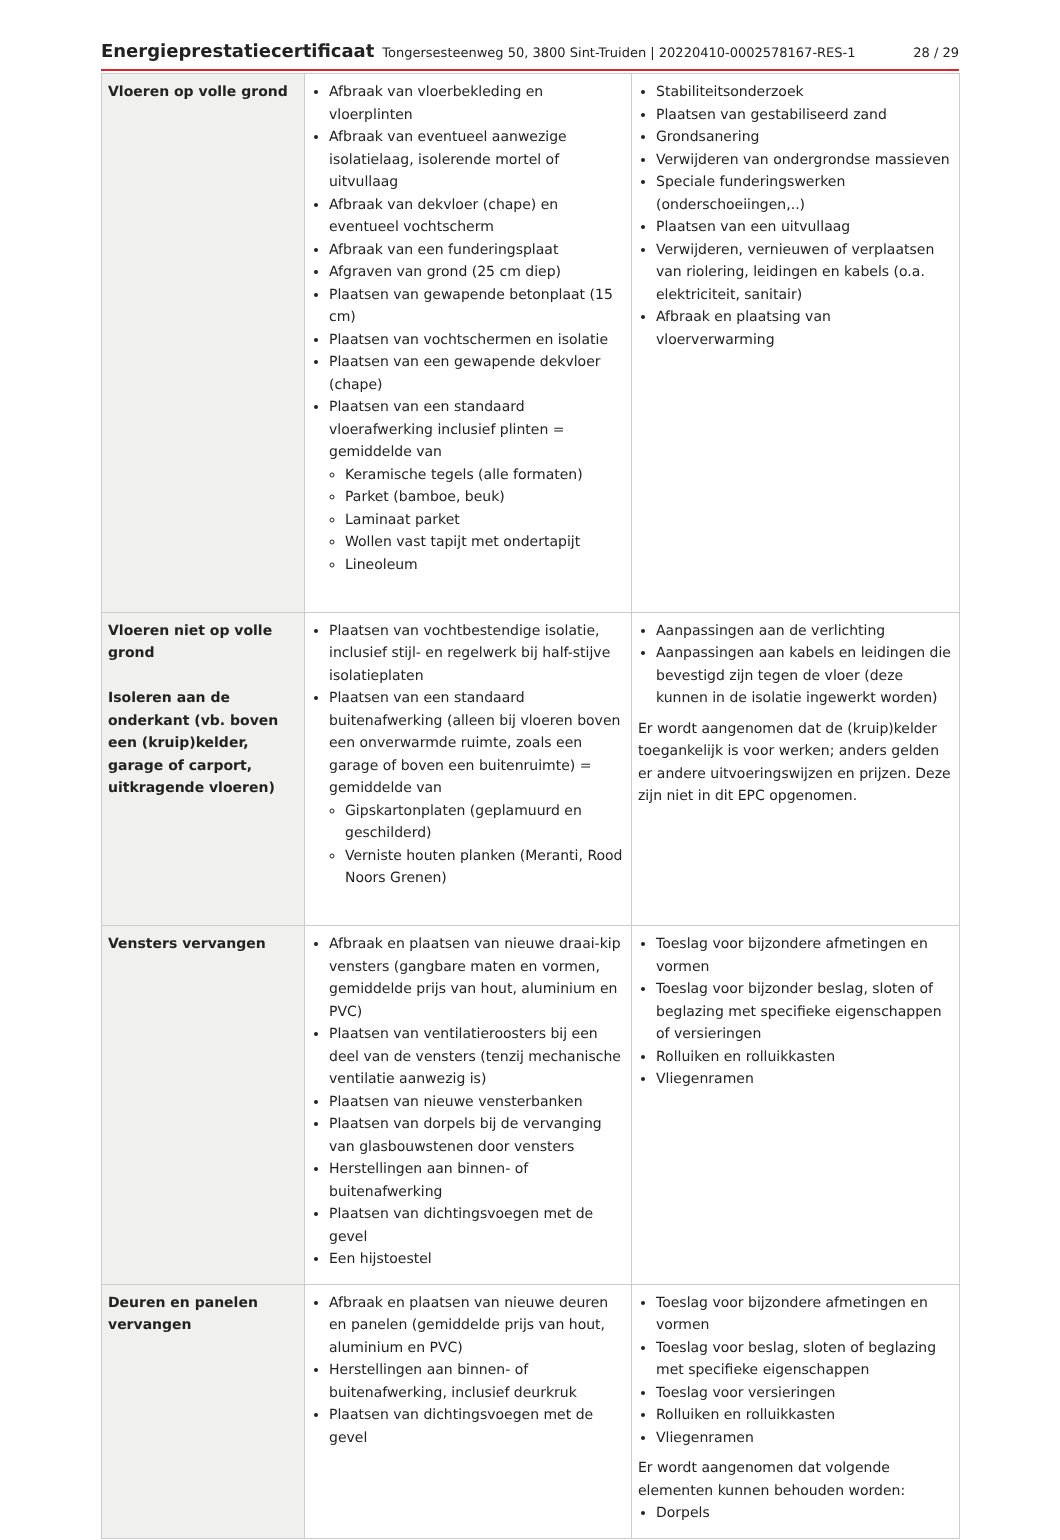Energieprestatiecertificaat Tongersesteenweg 50, 3800 Sint-Truiden | 20220410-0002578167-RES-1 28 / 29
| Vloeren op volle grond | Afbraak van vloerbekleding en vloerplinten Afbraak van eventueel aanwezige isolatielaag, isolerende mortel of uitvullaag Afbraak van dekvloer (chape) en eventueel vochtscherm Afbraak van een funderingsplaat Afgraven van grond (25 cm diep) Plaatsen van gewapende betonplaat (15 cm) Plaatsen van vochtschermen en isolatie Plaatsen van een gewapende dekvloer (chape) Plaatsen van een standaard vloerafwerking inclusief plinten = gemiddelde van Keramische tegels (alle formaten) Parket (bamboe, beuk) Laminaat parket Wollen vast tapijt met ondertapijt Lineoleum | Stabiliteitsonderzoek Plaatsen van gestabiliseerd zand Grondsanering Verwijderen van ondergrondse massieven Speciale funderingswerken (onderschoeiingen,..) Plaatsen van een uitvullaag Verwijderen, vernieuwen of verplaatsen van riolering, leidingen en kabels (o.a. elektriciteit, sanitair) Afbraak en plaatsing van vloerverwarming |
| Vloeren niet op volle grond Isoleren aan de onderkant (vb. boven een (kruip)kelder, garage of carport, uitkragende vloeren) | Plaatsen van vochtbestendige isolatie, inclusief stijl- en regelwerk bij half-stijve isolatieplaten Plaatsen van een standaard buitenafwerking (alleen bij vloeren boven een onverwarmde ruimte, zoals een garage of boven een buitenruimte) = gemiddelde van Gipskartonplaten (geplamuurd en geschilderd) Verniste houten planken (Meranti, Rood Noors Grenen) | Aanpassingen aan de verlichting Aanpassingen aan kabels en leidingen die bevestigd zijn tegen de vloer (deze kunnen in de isolatie ingewerkt worden) Er wordt aangenomen dat de (kruip)kelder toegankelijk is voor werken; anders gelden er andere uitvoeringswijzen en prijzen. Deze zijn niet in dit EPC opgenomen. |
| Vensters vervangen | Afbraak en plaatsen van nieuwe draai-kip vensters (gangbare maten en vormen, gemiddelde prijs van hout, aluminium en PVC) Plaatsen van ventilatieroosters bij een deel van de vensters (tenzij mechanische ventilatie aanwezig is) Plaatsen van nieuwe vensterbanken Plaatsen van dorpels bij de vervanging van glasbouwstenen door vensters Herstellingen aan binnen- of buitenafwerking Plaatsen van dichtingsvoegen met de gevel Een hijstoestel | Toeslag voor bijzondere afmetingen en vormen Toeslag voor bijzonder beslag, sloten of beglazing met specifieke eigenschappen of versieringen Rolluiken en rolluikkasten Vliegenramen |
| Deuren en panelen vervangen | Afbraak en plaatsen van nieuwe deuren en panelen (gemiddelde prijs van hout, aluminium en PVC) Herstellingen aan binnen- of buitenafwerking, inclusief deurkruk Plaatsen van dichtingsvoegen met de gevel | Toeslag voor bijzondere afmetingen en vormen Toeslag voor beslag, sloten of beglazing met specifieke eigenschappen Toeslag voor versieringen Rolluiken en rolluikkasten Vliegenramen Er wordt aangenomen dat volgende elementen kunnen behouden worden: Dorpels |